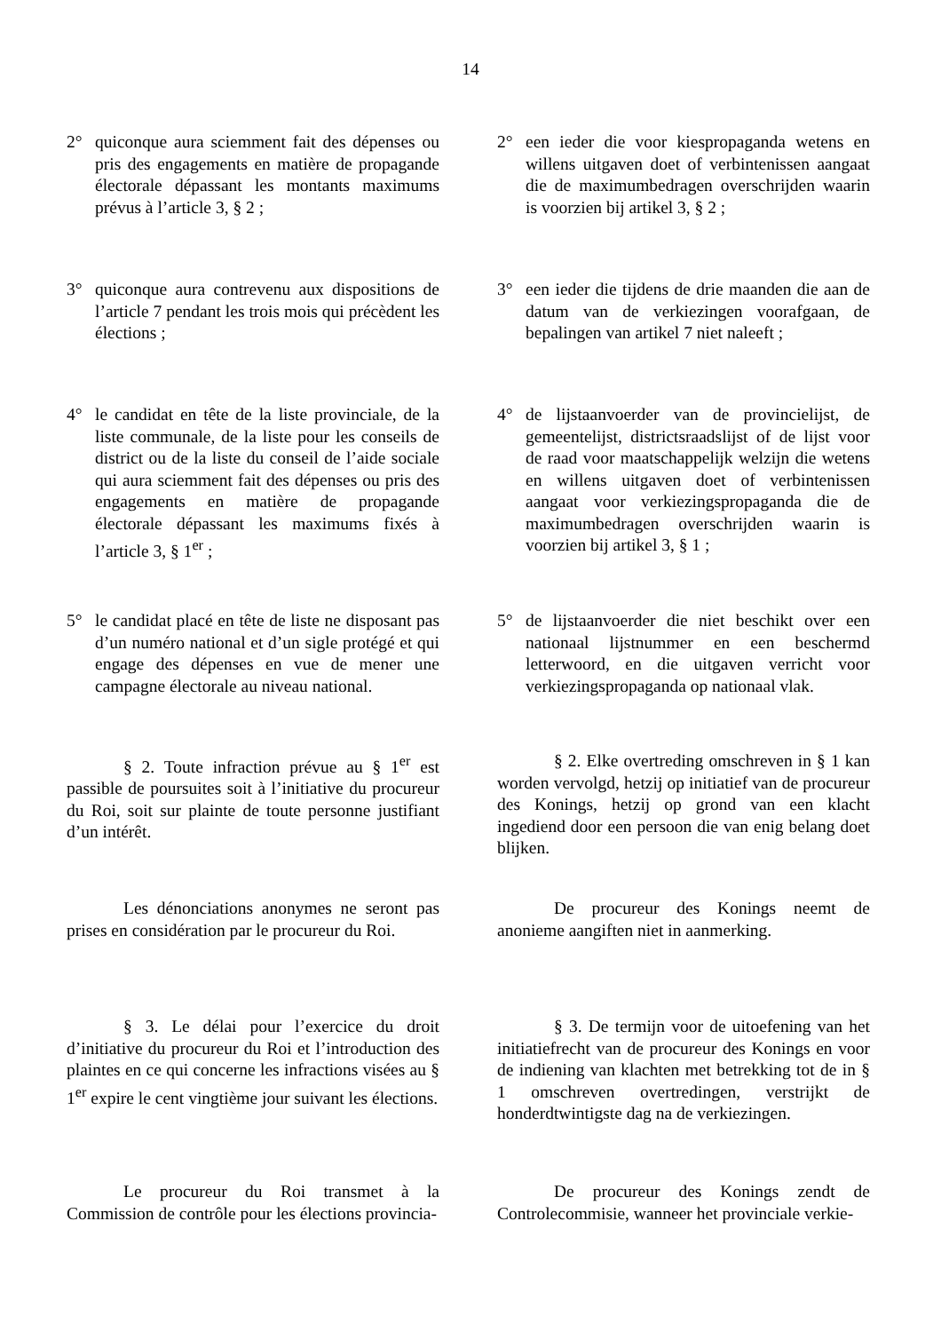14
2° quiconque aura sciemment fait des dépenses ou pris des engagements en matière de propagande électorale dépassant les montants maximums prévus à l’article 3, § 2 ;
2° een ieder die voor kiespropaganda wetens en willens uitgaven doet of verbintenissen aangaat die de maximumbedragen overschrijden waarin is voorzien bij artikel 3, § 2 ;
3° quiconque aura contrevenu aux dispositions de l’article 7 pendant les trois mois qui précèdent les élections ;
3° een ieder die tijdens de drie maanden die aan de datum van de verkiezingen voorafgaan, de bepalingen van artikel 7 niet naleeft ;
4° le candidat en tête de la liste provinciale, de la liste communale, de la liste pour les conseils de district ou de la liste du conseil de l’aide sociale qui aura sciemment fait des dépenses ou pris des engagements en matière de propagande électorale dépassant les maximums fixés à l’article 3, § 1<sup>er</sup> ;
4° de lijstaanvoerder van de provincielijst, de gemeentelijst, districtsraadslijst of de lijst voor de raad voor maatschappelijk welzijn die wetens en willens uitgaven doet of verbintenissen aangaat voor verkiezingspropaganda die de maximumbedragen overschrijden waarin is voorzien bij artikel 3, § 1 ;
5° le candidat placé en tête de liste ne disposant pas d’un numéro national et d’un sigle protégé et qui engage des dépenses en vue de mener une campagne électorale au niveau national.
5° de lijstaanvoerder die niet beschikt over een nationaal lijstnummer en een beschermd letterwoord, en die uitgaven verricht voor verkiezingspropaganda op nationaal vlak.
§ 2. Toute infraction prévue au § 1<sup>er</sup> est passible de poursuites soit à l’initiative du procureur du Roi, soit sur plainte de toute personne justifiant d’un intérêt.
§ 2. Elke overtreding omschreven in § 1 kan worden vervolgd, hetzij op initiatief van de procureur des Konings, hetzij op grond van een klacht ingediend door een persoon die van enig belang doet blijken.
Les dénonciations anonymes ne seront pas prises en considération par le procureur du Roi.
De procureur des Konings neemt de anonieme aangiften niet in aanmerking.
§ 3. Le délai pour l’exercice du droit d’initiative du procureur du Roi et l’introduction des plaintes en ce qui concerne les infractions visées au § 1<sup>er</sup> expire le cent vingtième jour suivant les élections.
§ 3. De termijn voor de uitoefening van het initiatiefrecht van de procureur des Konings en voor de indiening van klachten met betrekking tot de in § 1 omschreven overtredingen, verstrijkt de honderdtwintigste dag na de verkiezingen.
Le procureur du Roi transmet à la Commission de contrôle pour les élections provincia-
De procureur des Konings zendt de Controlecommisie, wanneer het provinciale verkie-